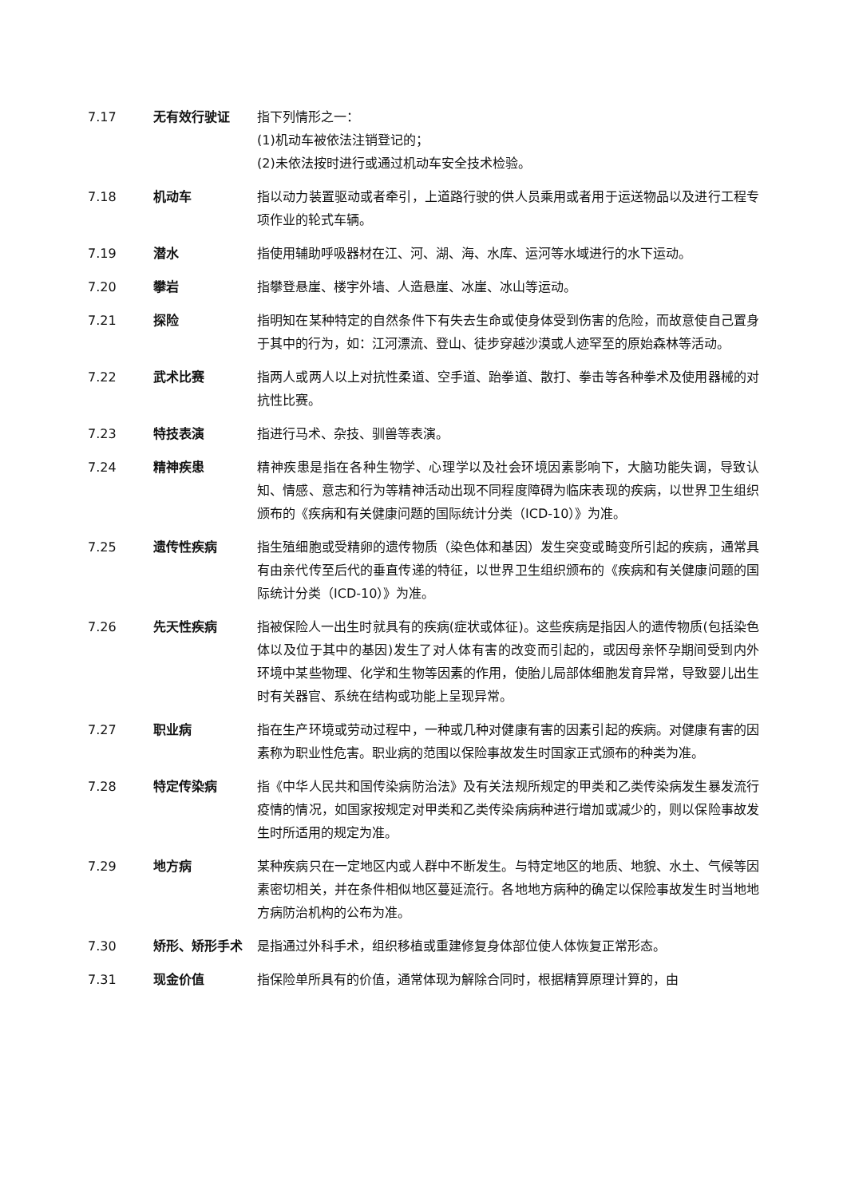7.17 无有效行驶证 指下列情形之一：
(1)机动车被依法注销登记的；
(2)未依法按时进行或通过机动车安全技术检验。
7.18 机动车 指以动力装置驱动或者牵引，上道路行驶的供人员乘用或者用于运送物品以及进行工程专项作业的轮式车辆。
7.19 潜水 指使用辅助呼吸器材在江、河、湖、海、水库、运河等水域进行的水下运动。
7.20 攀岩 指攀登悬崖、楼宇外墙、人造悬崖、冰崖、冰山等运动。
7.21 探险 指明知在某种特定的自然条件下有失去生命或使身体受到伤害的危险，而故意使自己置身于其中的行为，如：江河漂流、登山、徒步穿越沙漠或人迹罕至的原始森林等活动。
7.22 武术比赛 指两人或两人以上对抗性柔道、空手道、跆拳道、散打、拳击等各种拳术及使用器械的对抗性比赛。
7.23 特技表演 指进行马术、杂技、驯兽等表演。
7.24 精神疾患 精神疾患是指在各种生物学、心理学以及社会环境因素影响下，大脑功能失调，导致认知、情感、意志和行为等精神活动出现不同程度障碍为临床表现的疾病，以世界卫生组织颁布的《疾病和有关健康问题的国际统计分类（ICD-10）》为准。
7.25 遗传性疾病 指生殖细胞或受精卵的遗传物质（染色体和基因）发生突变或畸变所引起的疾病，通常具有由亲代传至后代的垂直传递的特征，以世界卫生组织颁布的《疾病和有关健康问题的国际统计分类（ICD-10）》为准。
7.26 先天性疾病 指被保险人一出生时就具有的疾病(症状或体征)。这些疾病是指因人的遗传物质(包括染色体以及位于其中的基因)发生了对人体有害的改变而引起的，或因母亲怀孕期间受到内外环境中某些物理、化学和生物等因素的作用，使胎儿局部体细胞发育异常，导致婴儿出生时有关器官、系统在结构或功能上呈现异常。
7.27 职业病 指在生产环境或劳动过程中，一种或几种对健康有害的因素引起的疾病。对健康有害的因素称为职业性危害。职业病的范围以保险事故发生时国家正式颁布的种类为准。
7.28 特定传染病 指《中华人民共和国传染病防治法》及有关法规所规定的甲类和乙类传染病发生暴发流行疫情的情况，如国家按规定对甲类和乙类传染病病种进行增加或减少的，则以保险事故发生时所适用的规定为准。
7.29 地方病 某种疾病只在一定地区内或人群中不断发生。与特定地区的地质、地貌、水土、气候等因素密切相关，并在条件相似地区蔓延流行。各地地方病种的确定以保险事故发生时当地地方病防治机构的公布为准。
7.30 矫形、矫形手术 是指通过外科手术，组织移植或重建修复身体部位使人体恢复正常形态。
7.31 现金价值 指保险单所具有的价值，通常体现为解除合同时，根据精算原理计算的，由